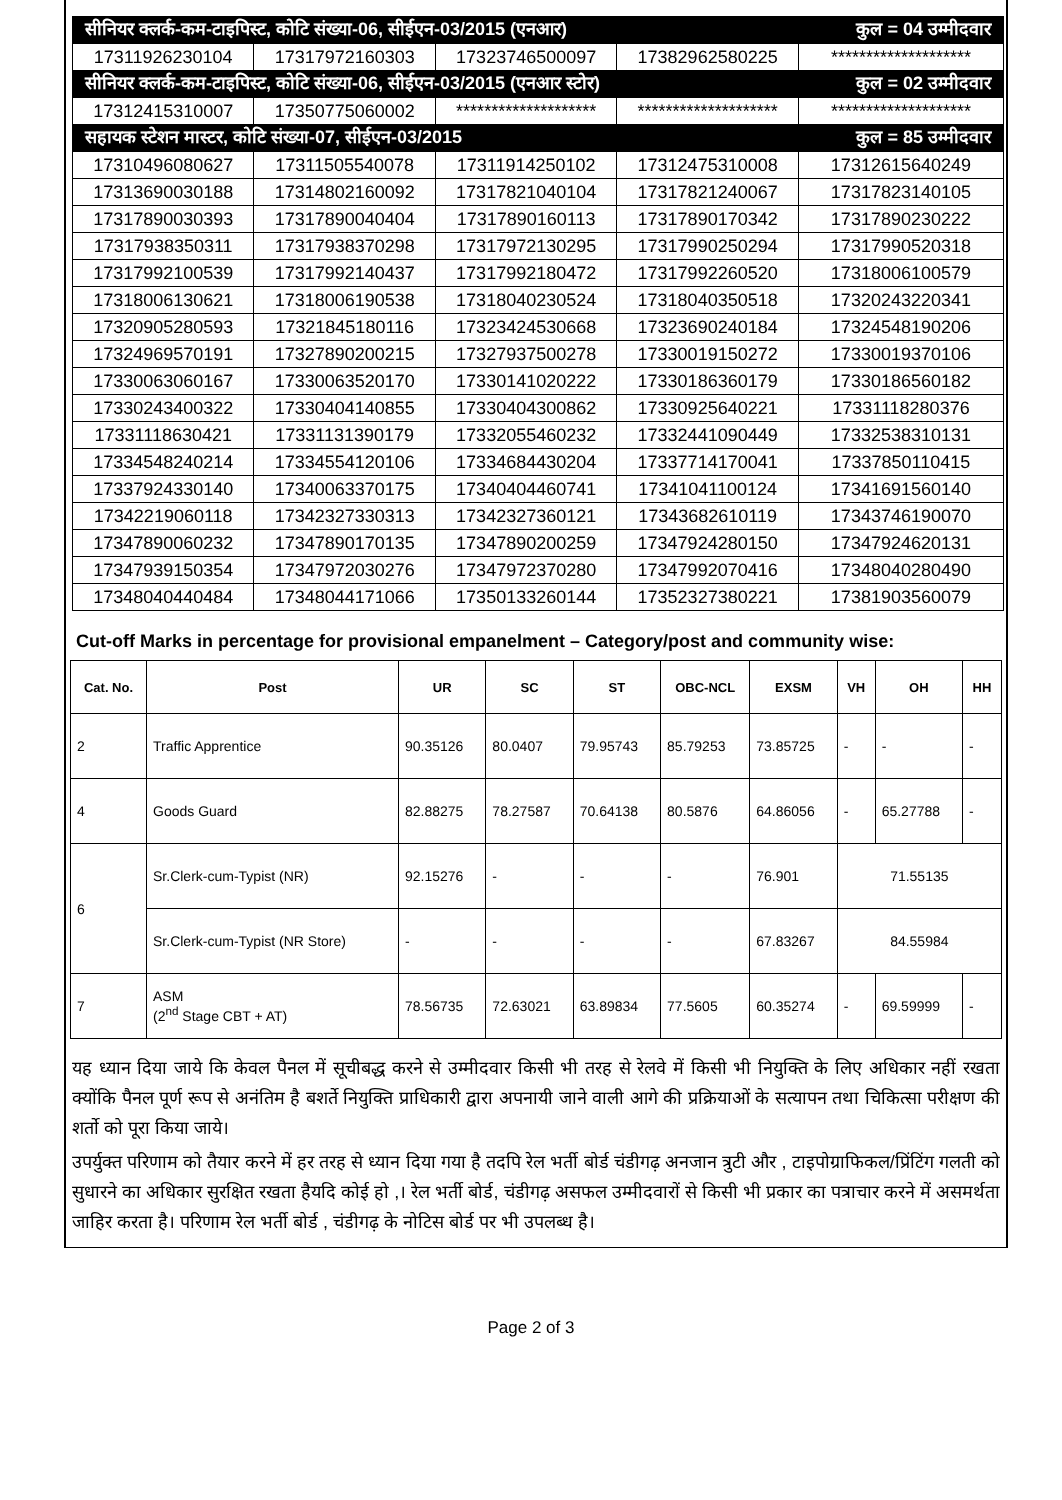| सीनियर क्लर्क-कम-टाइपिस्ट, कोटि संख्या-06, सीईएन-03/2015 (एनआर) | | | | कुल = 04 उम्मीदवार |
| 17311926230104 | 17317972160303 | 17323746500097 | 17382962580225 | ******************** |
| सीनियर क्लर्क-कम-टाइपिस्ट, कोटि संख्या-06, सीईएन-03/2015 (एनआर स्टोर) | | | | कुल = 02 उम्मीदवार |
| 17312415310007 | 17350775060002 | ******************** | ******************** | ******************** |
| सहायक स्टेशन मास्टर, कोटि संख्या-07, सीईएन-03/2015 | | | | कुल = 85 उम्मीदवार |
| 17310496080627 | 17311505540078 | 17311914250102 | 17312475310008 | 17312615640249 |
| 17313690030188 | 17314802160092 | 17317821040104 | 17317821240067 | 17317823140105 |
| 17317890030393 | 17317890040404 | 17317890160113 | 17317890170342 | 17317890230222 |
| 17317938350311 | 17317938370298 | 17317972130295 | 17317990250294 | 17317990520318 |
| 17317992100539 | 17317992140437 | 17317992180472 | 17317992260520 | 17318006100579 |
| 17318006130621 | 17318006190538 | 17318040230524 | 17318040350518 | 17320243220341 |
| 17320905280593 | 17321845180116 | 17323424530668 | 17323690240184 | 17324548190206 |
| 17324969570191 | 17327890200215 | 17327937500278 | 17330019150272 | 17330019370106 |
| 17330063060167 | 17330063520170 | 17330141020222 | 17330186360179 | 17330186560182 |
| 17330243400322 | 17330404140855 | 17330404300862 | 17330925640221 | 17331118280376 |
| 17331118630421 | 17331131390179 | 17332055460232 | 17332441090449 | 17332538310131 |
| 17334548240214 | 17334554120106 | 17334684430204 | 17337714170041 | 17337850110415 |
| 17337924330140 | 17340063370175 | 17340404460741 | 17341041100124 | 17341691560140 |
| 17342219060118 | 17342327330313 | 17342327360121 | 17343682610119 | 17343746190070 |
| 17347890060232 | 17347890170135 | 17347890200259 | 17347924280150 | 17347924620131 |
| 17347939150354 | 17347972030276 | 17347972370280 | 17347992070416 | 17348040280490 |
| 17348040440484 | 17348044171066 | 17350133260144 | 17352327380221 | 17381903560079 |
Cut-off Marks in percentage for provisional empanelment – Category/post and community wise:
| Cat. No. | Post | UR | SC | ST | OBC-NCL | EXSM | VH | OH | HH |
| --- | --- | --- | --- | --- | --- | --- | --- | --- | --- |
| 2 | Traffic Apprentice | 90.35126 | 80.0407 | 79.95743 | 85.79253 | 73.85725 | - | - | - |
| 4 | Goods Guard | 82.88275 | 78.27587 | 70.64138 | 80.5876 | 64.86056 | - | 65.27788 | - |
| 6 | Sr.Clerk-cum-Typist (NR) | 92.15276 | - | - | - | 76.901 | 71.55135 | | |
| | Sr.Clerk-cum-Typist (NR Store) | - | - | - | - | 67.83267 | 84.55984 | | |
| 7 | ASM (2<sup>nd</sup> Stage CBT + AT) | 78.56735 | 72.63021 | 63.89834 | 77.5605 | 60.35274 | - | 69.59999 | - |
यह ध्यान दिया जाये कि केवल पैनल में सूचीबद्ध करने से उम्मीदवार किसी भी तरह से रेलवे में किसी भी नियुक्ति के लिए अधिकार नहीं रखता क्योंकि पैनल पूर्ण रूप से अनंतिम है बशर्ते नियुक्ति प्राधिकारी द्वारा अपनायी जाने वाली आगे की प्रक्रियाओं के सत्यापन तथा चिकित्सा परीक्षण की शर्तो को पूरा किया जाये।
उपर्युक्त परिणाम को तैयार करने में हर तरह से ध्यान दिया गया है तदपि रेल भर्ती बोर्ड चंडीगढ़ अनजान त्रुटी और , टाइपोग्राफिकल/प्रिंटिंग गलती को सुधारने का अधिकार सुरक्षित रखता हैयदि कोई हो ,। रेल भर्ती बोर्ड, चंडीगढ़ असफल उम्मीदवारों से किसी भी प्रकार का पत्राचार करने में असमर्थता जाहिर करता है। परिणाम रेल भर्ती बोर्ड , चंडीगढ़ के नोटिस बोर्ड पर भी उपलब्ध है।
Page 2 of 3